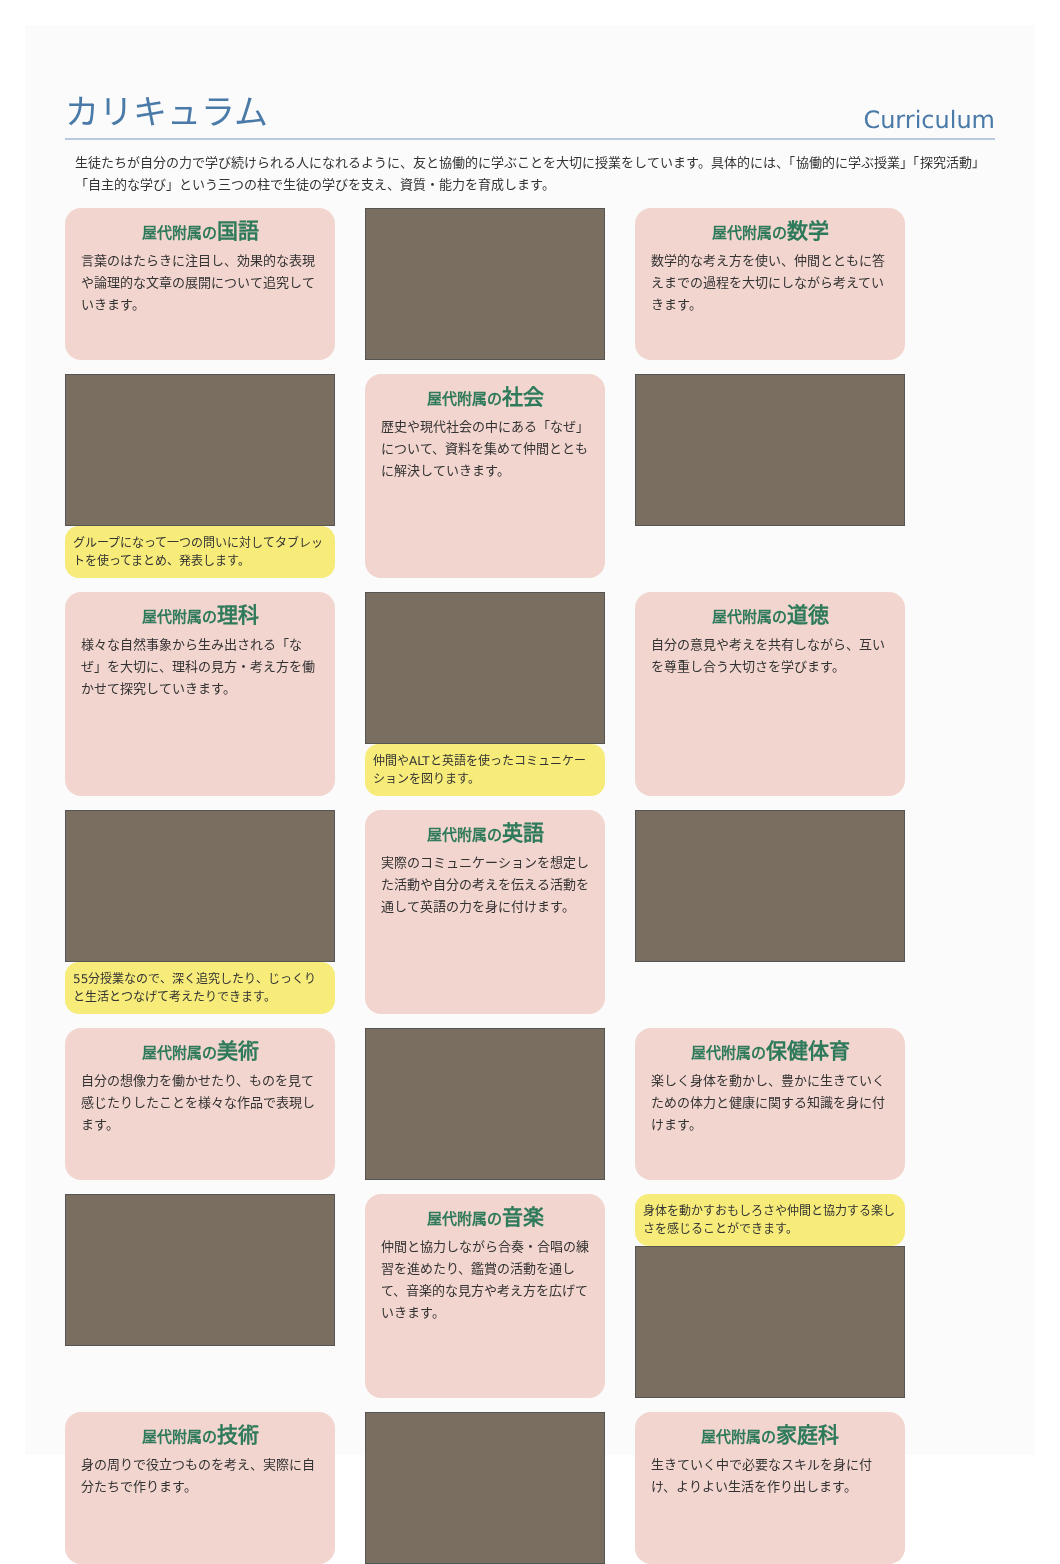カリキュラム
Curriculum
生徒たちが自分の力で学び続けられる人になれるように、友と協働的に学ぶことを大切に授業をしています。具体的には、「協働的に学ぶ授業」「探究活動」「自主的な学び」という三つの柱で生徒の学びを支え、資質・能力を育成します。
屋代附属の国語
言葉のはたらきに注目し、効果的な表現や論理的な文章の展開について追究していきます。
屋代附属の数学
数学的な考え方を使い、仲間とともに答えまでの過程を大切にしながら考えていきます。
グループになって一つの問いに対してタブレットを使ってまとめ、発表します。
屋代附属の社会
歴史や現代社会の中にある「なぜ」について、資料を集めて仲間とともに解決していきます。
屋代附属の理科
様々な自然事象から生み出される「なぜ」を大切に、理科の見方・考え方を働かせて探究していきます。
仲間やALTと英語を使ったコミュニケーションを図ります。
屋代附属の道徳
自分の意見や考えを共有しながら、互いを尊重し合う大切さを学びます。
55分授業なので、深く追究したり、じっくりと生活とつなげて考えたりできます。
屋代附属の英語
実際のコミュニケーションを想定した活動や自分の考えを伝える活動を通して英語の力を身に付けます。
屋代附属の美術
自分の想像力を働かせたり、ものを見て感じたりしたことを様々な作品で表現します。
屋代附属の保健体育
楽しく身体を動かし、豊かに生きていくための体力と健康に関する知識を身に付けます。
屋代附属の音楽
仲間と協力しながら合奏・合唱の練習を進めたり、鑑賞の活動を通して、音楽的な見方や考え方を広げていきます。
身体を動かすおもしろさや仲間と協力する楽しさを感じることができます。
屋代附属の技術
身の周りで役立つものを考え、実際に自分たちで作ります。
屋代附属の家庭科
生きていく中で必要なスキルを身に付け、よりよい生活を作り出します。